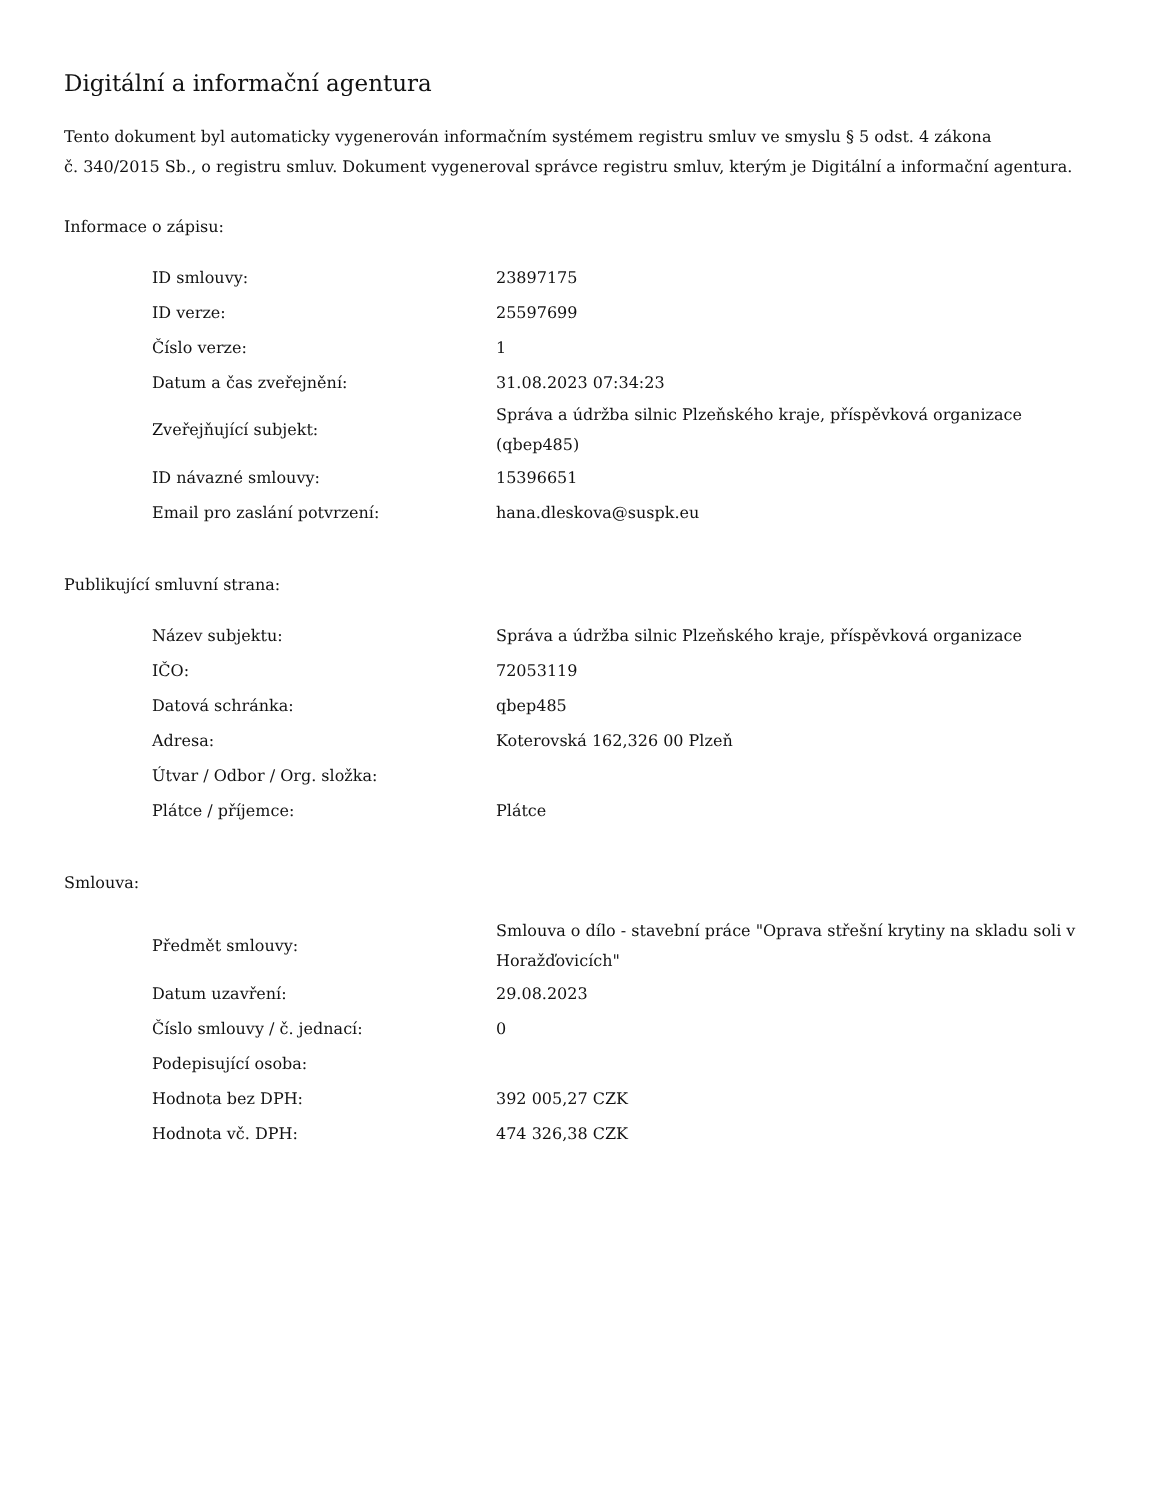Digitální a informační agentura
Tento dokument byl automaticky vygenerován informačním systémem registru smluv ve smyslu § 5 odst. 4 zákona
č. 340/2015 Sb., o registru smluv. Dokument vygeneroval správce registru smluv, kterým je Digitální a informační agentura.
Informace o zápisu:
| ID smlouvy: | 23897175 |
| ID verze: | 25597699 |
| Číslo verze: | 1 |
| Datum a čas zveřejnění: | 31.08.2023 07:34:23 |
| Zveřejňující subjekt: | Správa a údržba silnic Plzeňského kraje, příspěvková organizace (qbep485) |
| ID návazné smlouvy: | 15396651 |
| Email pro zaslání potvrzení: | hana.dleskova@suspk.eu |
Publikující smluvní strana:
| Název subjektu: | Správa a údržba silnic Plzeňského kraje, příspěvková organizace |
| IČO: | 72053119 |
| Datová schránka: | qbep485 |
| Adresa: | Koterovská 162,326 00 Plzeň |
| Útvar / Odbor / Org. složka: | |
| Plátce / příjemce: | Plátce |
Smlouva:
| Předmět smlouvy: | Smlouva o dílo - stavební práce "Oprava střešní krytiny na skladu soli v Horažďovicích" |
| Datum uzavření: | 29.08.2023 |
| Číslo smlouvy / č. jednací: | 0 |
| Podepisující osoba: | |
| Hodnota bez DPH: | 392 005,27 CZK |
| Hodnota vč. DPH: | 474 326,38 CZK |